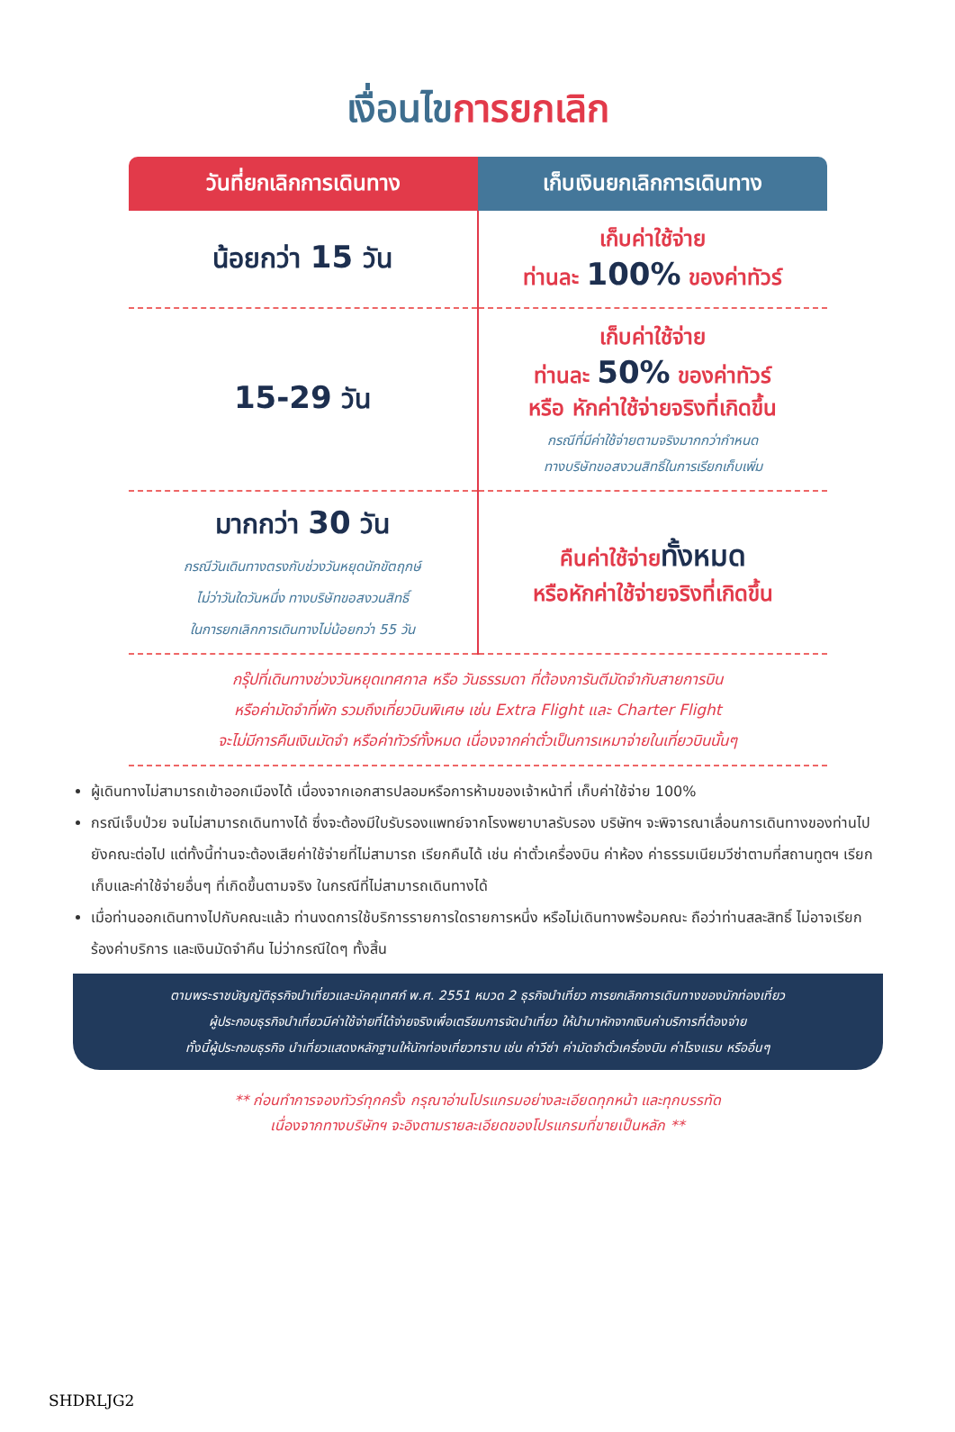เงื่อนไขการยกเลิก
| วันที่ยกเลิกการเดินทาง | เก็บเงินยกเลิกการเดินทาง |
| --- | --- |
| น้อยกว่า 15 วัน | เก็บค่าใช้จ่าย ท่านละ 100% ของค่าทัวร์ |
| 15-29 วัน | เก็บค่าใช้จ่าย ท่านละ 50% ของค่าทัวร์ หรือ หักค่าใช้จ่ายจริงที่เกิดขึ้น กรณีที่มีค่าใช้จ่ายตามจริงมากกว่ากำหนด ทางบริษัทขอสงวนสิทธิ์ในการเรียกเก็บเพิ่ม |
| มากกว่า 30 วัน กรณีวันเดินทางตรงกับช่วงวันหยุดนักขัตฤกษ์ ไม่ว่าวันใดวันหนึ่ง ทางบริษัทขอสงวนสิทธิ์ ในการยกเลิกการเดินทางไม่น้อยกว่า 55 วัน | คืนค่าใช้จ่าย ทั้งหมด หรือหักค่าใช้จ่ายจริงที่เกิดขึ้น |
กรุ๊ปที่เดินทางช่วงวันหยุดเทศกาล หรือ วันธรรมดา ที่ต้องการันตีมัดจำกับสายการบิน
หรือค่ามัดจำที่พัก รวมถึงเที่ยวบินพิเศษ เช่น Extra Flight และ Charter Flight
จะไม่มีการคืนเงินมัดจำ หรือค่าทัวร์ทั้งหมด เนื่องจากค่าตั๋วเป็นการเหมาจ่ายในเที่ยวบินนั้นๆ
ผู้เดินทางไม่สามารถเข้าออกเมืองได้ เนื่องจากเอกสารปลอมหรือการห้ามของเจ้าหน้าที่ เก็บค่าใช้จ่าย 100%
กรณีเจ็บป่วย จนไม่สามารถเดินทางได้ ซึ่งจะต้องมีใบรับรองแพทย์จากโรงพยาบาลรับรอง บริษัทฯ จะพิจารณาเลื่อนการเดินทางของท่านไปยังคณะต่อไป แต่ทั้งนี้ท่านจะต้องเสียค่าใช้จ่ายที่ไม่สามารถ เรียกคืนได้ เช่น ค่าตั๋วเครื่องบิน ค่าห้อง ค่าธรรมเนียมวีซ่าตามที่สถานทูตฯ เรียกเก็บและค่าใช้จ่ายอื่นๆ ที่เกิดขึ้นตามจริง ในกรณีที่ไม่สามารถเดินทางได้
เมื่อท่านออกเดินทางไปกับคณะแล้ว ท่านงดการใช้บริการรายการใดรายการหนึ่ง หรือไม่เดินทางพร้อมคณะ ถือว่าท่านสละสิทธิ์ ไม่อาจเรียกร้องค่าบริการ และเงินมัดจำคืน ไม่ว่ากรณีใดๆ ทั้งสิ้น
ตามพระราชบัญญัติธุรกิจนำเที่ยวและมัคคุเทศก์ พ.ศ. 2551 หมวด 2 ธุรกิจนำเที่ยว การยกเลิกการเดินทางของนักท่องเที่ยว
ผู้ประกอบธุรกิจนำเที่ยวมีค่าใช้จ่ายที่ได้จ่ายจริงเพื่อเตรียมการจัดนำเที่ยว ให้นำมาหักจากเงินค่าบริการที่ต้องจ่าย
ทั้งนี้ผู้ประกอบธุรกิจ นำเที่ยวแสดงหลักฐานให้นักท่องเที่ยวทราบ เช่น ค่าวีซ่า ค่ามัดจำตั๋วเครื่องบิน ค่าโรงแรม หรืออื่นๆ
** ก่อนทำการจองทัวร์ทุกครั้ง กรุณาอ่านโปรแกรมอย่างละเอียดทุกหน้า และทุกบรรทัด
เนื่องจากทางบริษัทฯ จะอิงตามรายละเอียดของโปรแกรมที่ขายเป็นหลัก **
SHDRLJG2